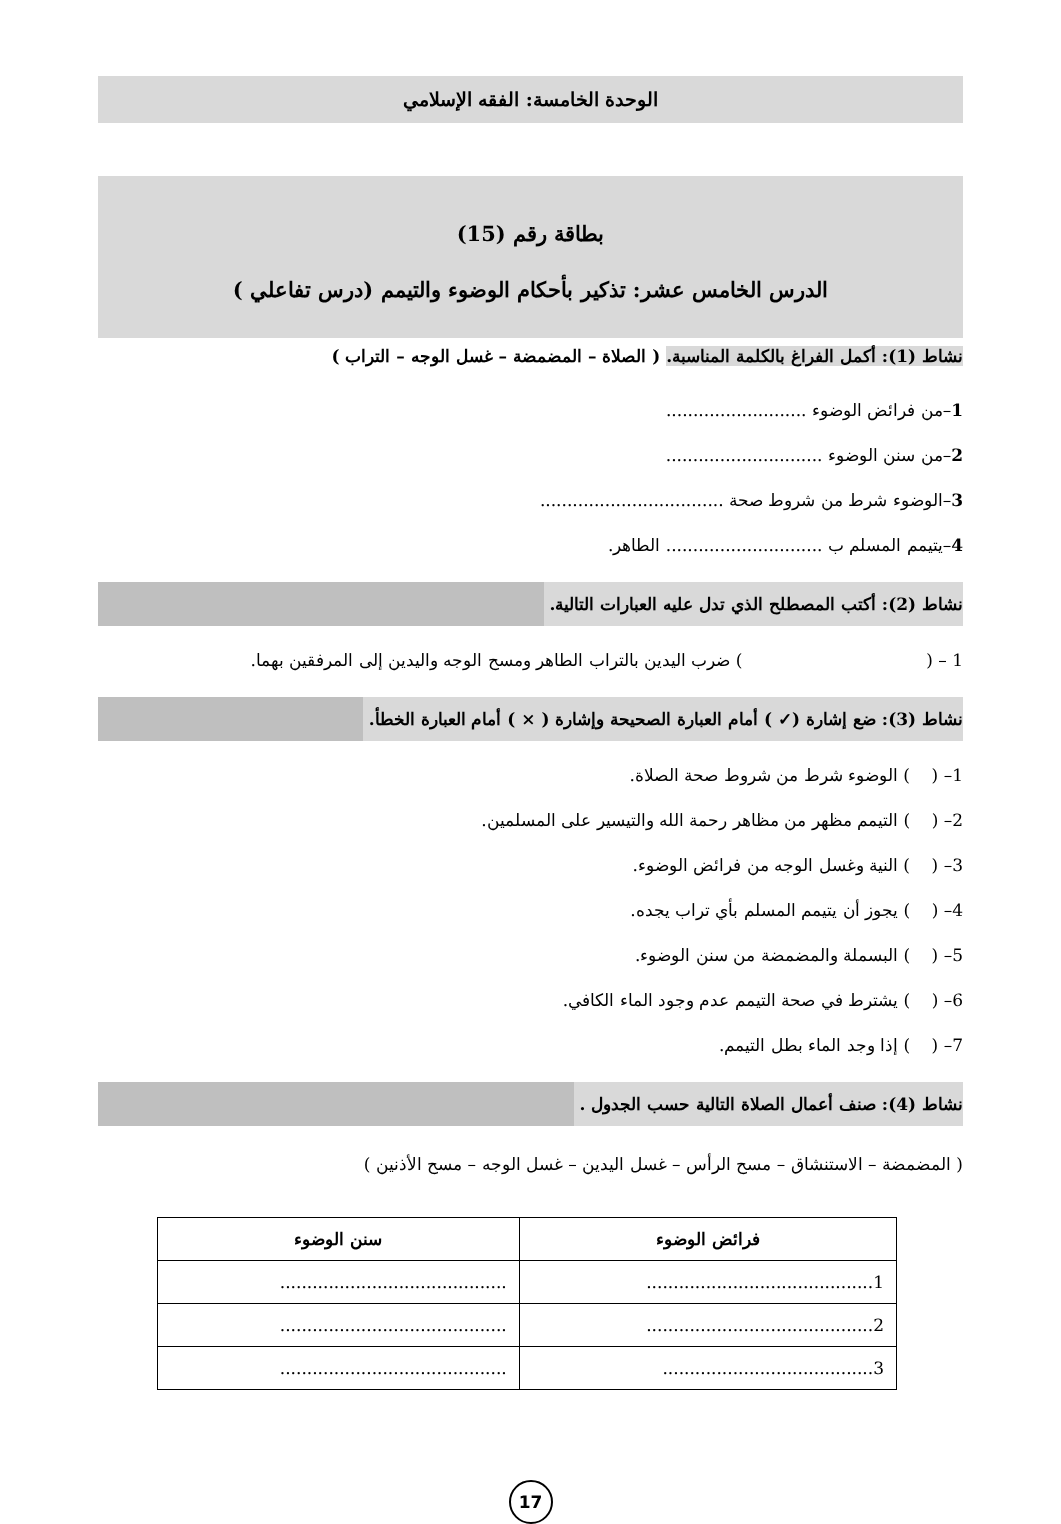الوحدة الخامسة: الفقه الإسلامي
بطاقة رقم (15)
الدرس الخامس عشر: تذكير بأحكام الوضوء والتيمم (درس تفاعلي )
نشاط (1): أكمل الفراغ بالكلمة المناسبة. ( الصلاة – المضمضة – غسل الوجه – التراب )
1–من فرائض الوضوء ..........................
2–من سنن الوضوء .............................
3–الوضوء شرط من شروط صحة ..................................
4–يتيمم المسلم ب ............................. الطاهر.
نشاط (2): أكتب المصطلح الذي تدل عليه العبارات التالية.
1 – ( ) ضرب اليدين بالتراب الطاهر ومسح الوجه واليدين إلى المرفقين بهما.
نشاط (3): ضع إشارة (✓ ) أمام العبارة الصحيحة وإشارة ( × ) أمام العبارة الخطأ.
1– ( ) الوضوء شرط من شروط صحة الصلاة.
2– ( ) التيمم مظهر من مظاهر رحمة الله والتيسير على المسلمين.
3– ( ) النية وغسل الوجه من فرائض الوضوء.
4– ( ) يجوز أن يتيمم المسلم بأي تراب يجده.
5– ( ) البسملة والمضمضة من سنن الوضوء.
6– ( ) يشترط في صحة التيمم عدم وجود الماء الكافي.
7– ( ) إذا وجد الماء بطل التيمم.
نشاط (4): صنف أعمال الصلاة التالية حسب الجدول .
( المضمضة – الاستنشاق – مسح الرأس – غسل اليدين – غسل الوجه – مسح الأذنين )
| فرائض الوضوء | سنن الوضوء |
| --- | --- |
| 1.......................................... | .......................................... |
| 2.......................................... | .......................................... |
| 3....................................... | .......................................... |
17